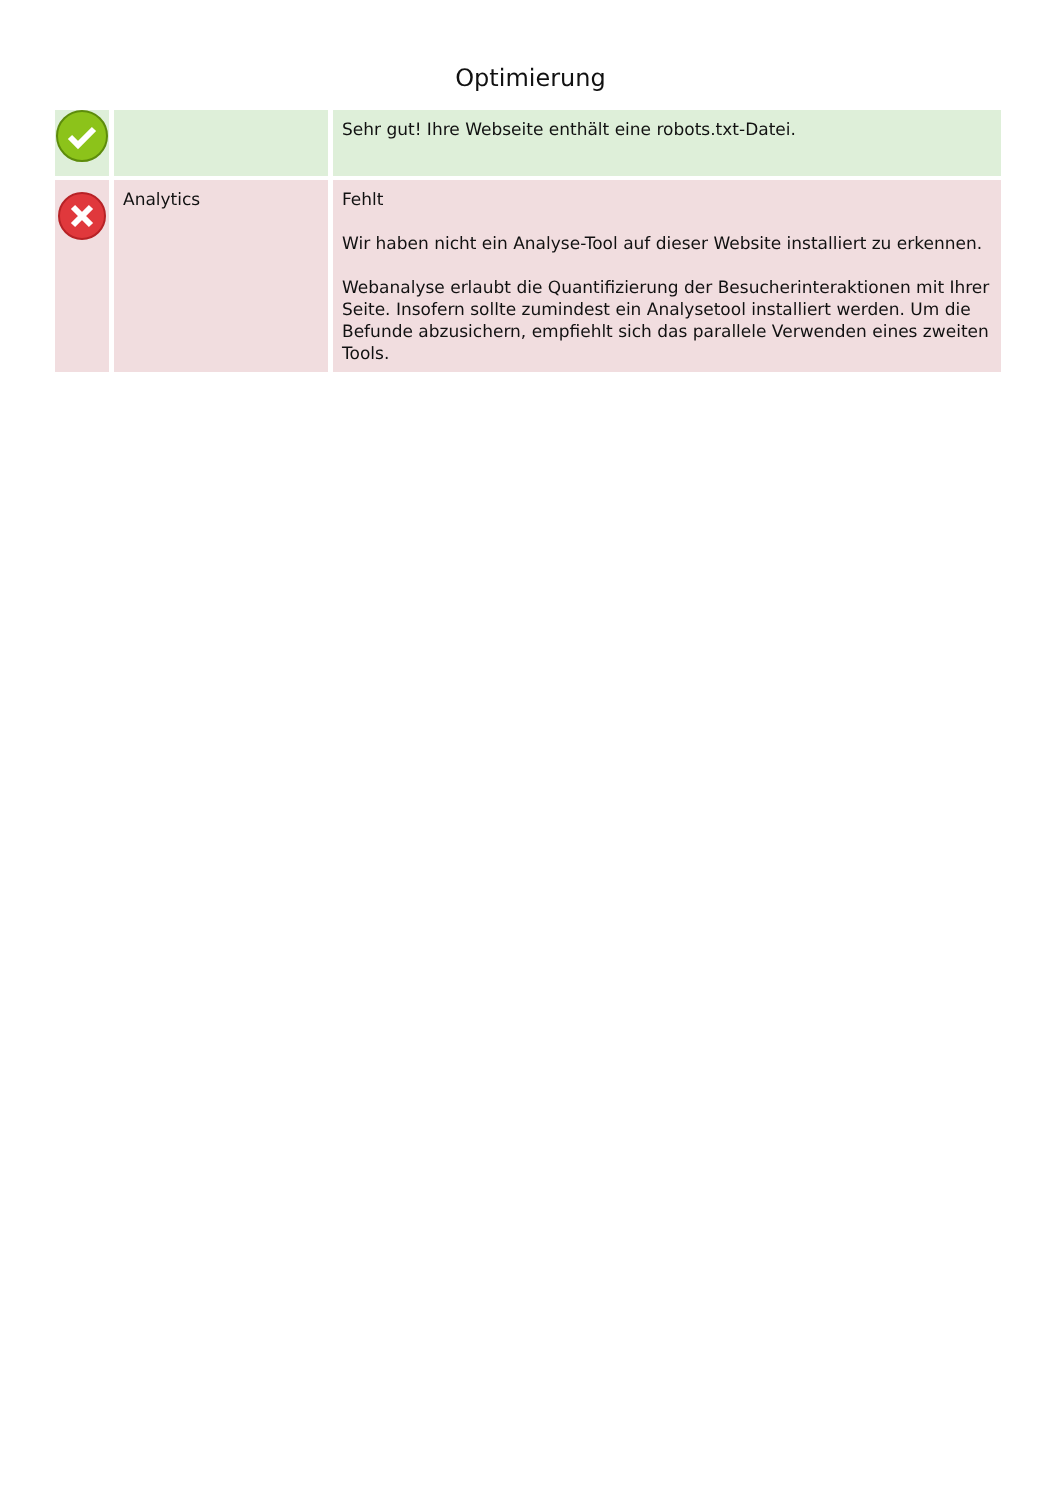Optimierung
| | | Sehr gut! Ihre Webseite enthält eine robots.txt-Datei. |
| | Analytics | Fehlt Wir haben nicht ein Analyse-Tool auf dieser Website installiert zu erkennen. Webanalyse erlaubt die Quantifizierung der Besucherinteraktionen mit Ihrer Seite. Insofern sollte zumindest ein Analysetool installiert werden. Um die Befunde abzusichern, empfiehlt sich das parallele Verwenden eines zweiten Tools. |